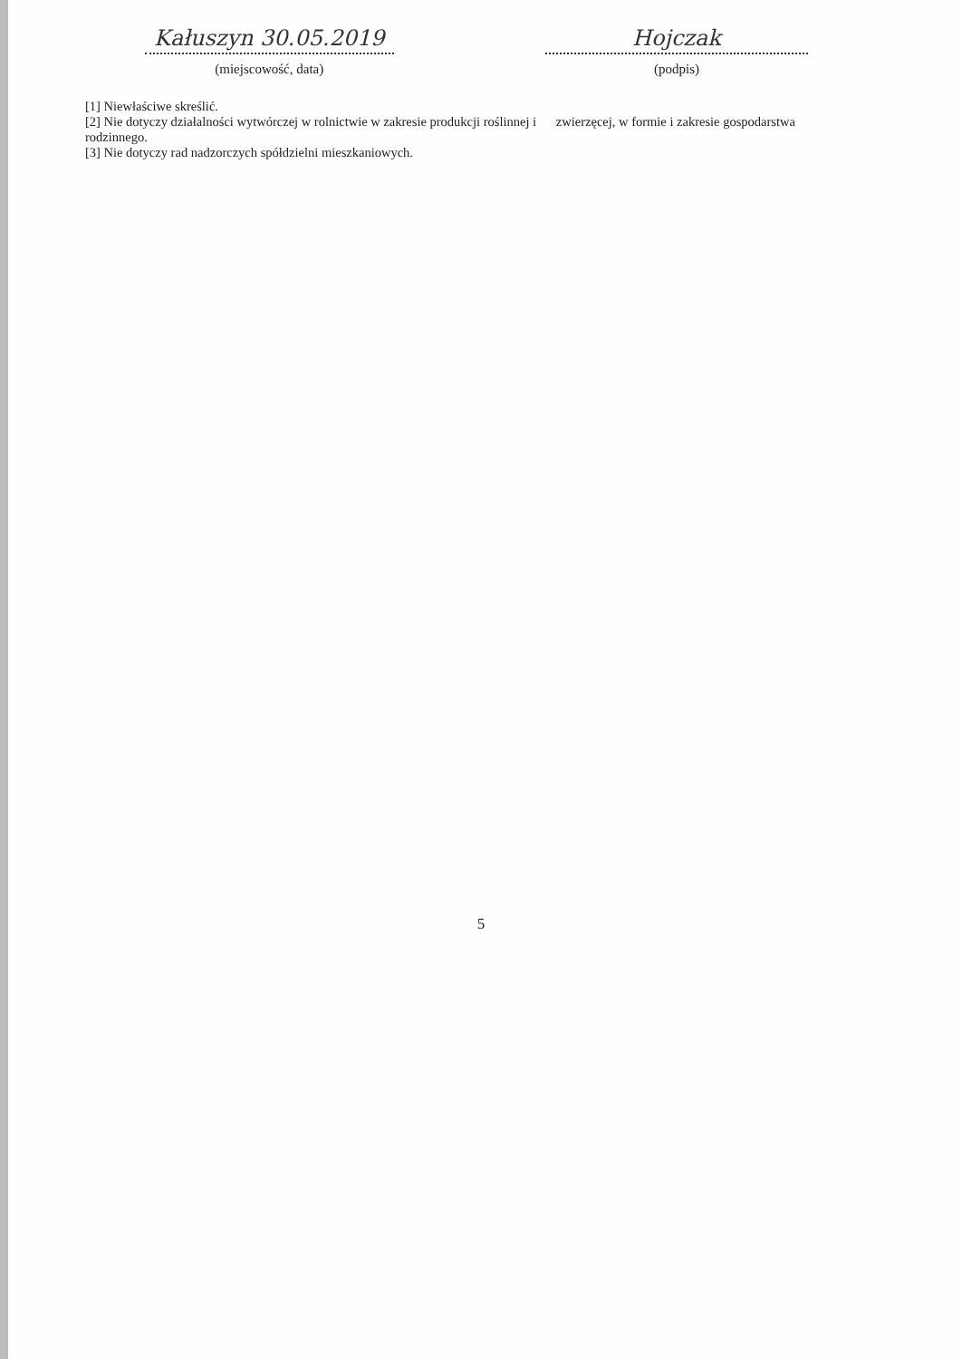Kałuszyn 30.05.2019
(miejscowość, data)
Hojczak
(podpis)
[1] Niewłaściwe skreślić.
[2] Nie dotyczy działalności wytwórczej w rolnictwie w zakresie produkcji roślinnej i zwierzęcej, w formie i zakresie gospodarstwa rodzinnego.
[3] Nie dotyczy rad nadzorczych spółdzielni mieszkaniowych.
5